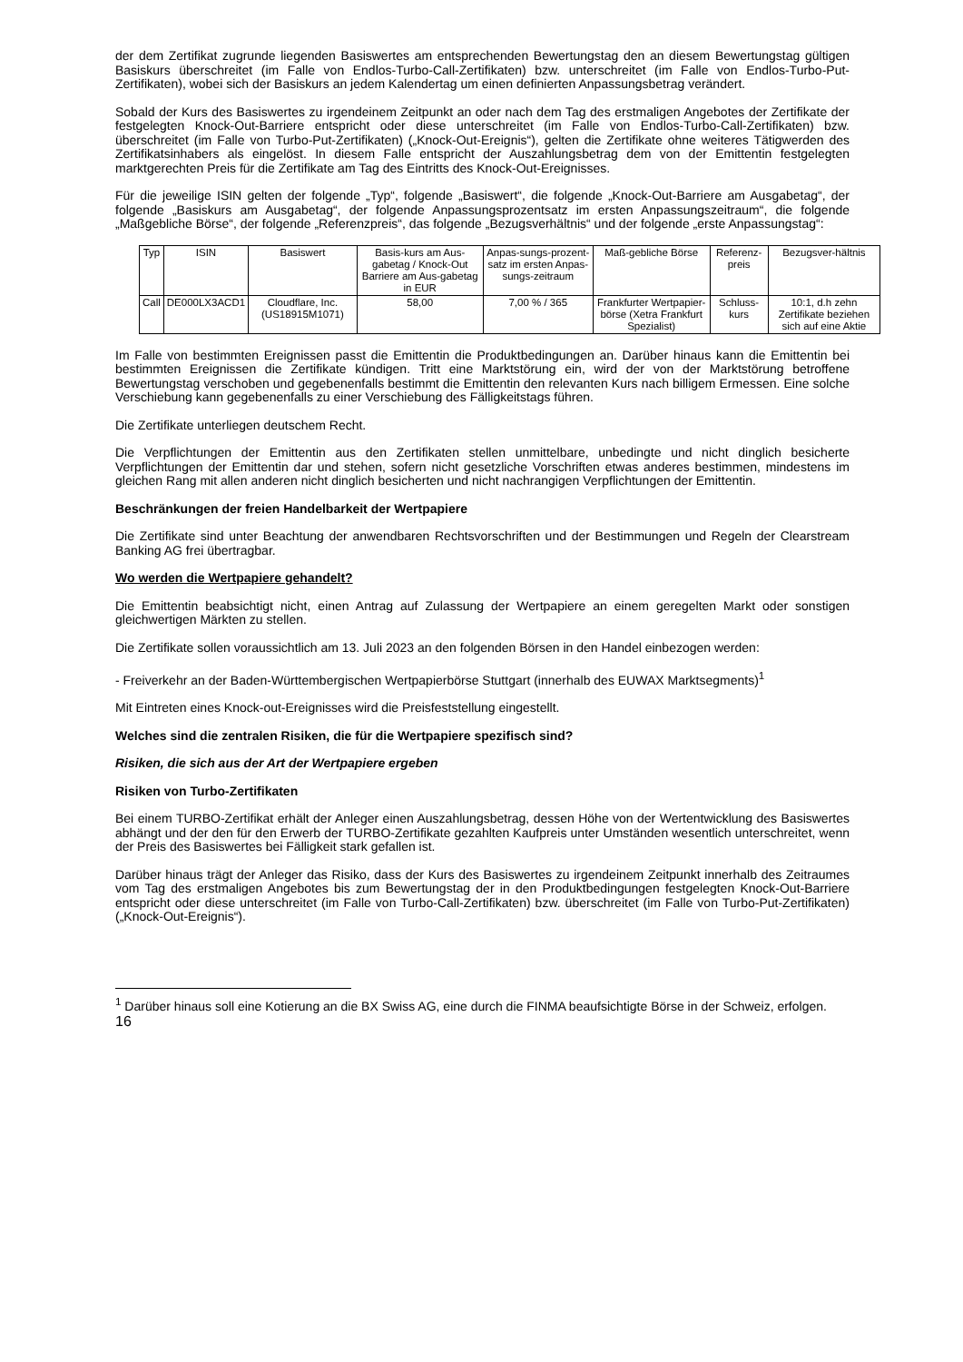der dem Zertifikat zugrunde liegenden Basiswertes am entsprechenden Bewertungstag den an diesem Bewertungstag gültigen Basiskurs überschreitet (im Falle von Endlos-Turbo-Call-Zertifikaten) bzw. unterschreitet (im Falle von Endlos-Turbo-Put-Zertifikaten), wobei sich der Basiskurs an jedem Kalendertag um einen definierten Anpassungsbetrag verändert.
Sobald der Kurs des Basiswertes zu irgendeinem Zeitpunkt an oder nach dem Tag des erstmaligen Angebotes der Zertifikate der festgelegten Knock-Out-Barriere entspricht oder diese unterschreitet (im Falle von Endlos-Turbo-Call-Zertifikaten) bzw. überschreitet (im Falle von Turbo-Put-Zertifikaten) („Knock-Out-Ereignis“), gelten die Zertifikate ohne weiteres Tätigwerden des Zertifikatsinhabers als eingelöst. In diesem Falle entspricht der Auszahlungsbetrag dem von der Emittentin festgelegten marktgerechten Preis für die Zertifikate am Tag des Eintritts des Knock-Out-Ereignisses.
Für die jeweilige ISIN gelten der folgende „Typ“, folgende „Basiswert“, die folgende „Knock-Out-Barriere am Ausgabetag“, der folgende „Basiskurs am Ausgabetag“, der folgende Anpassungsprozentsatz im ersten Anpassungszeitraum“, die folgende „Maßgebliche Börse“, der folgende „Referenzpreis“, das folgende „Bezugsverhältnis“ und der folgende „erste Anpassungstag“:
| Typ | ISIN | Basiswert | Basis-kurs am Aus-gabetag / Knock-Out Barriere am Aus-gabetag in EUR | Anpas-sungs-prozent-satz im ersten Anpas-sungs-zeitraum | Maß-gebliche Börse | Referenz-preis | Bezugsver-hältnis |
| --- | --- | --- | --- | --- | --- | --- | --- |
| Call | DE000LX3ACD1 | Cloudflare, Inc. (US18915M1071) | 58,00 | 7,00 % / 365 | Frankfurter Wertpapier-börse (Xetra Frankfurt Spezialist) | Schluss-kurs | 10:1, d.h zehn Zertifikate beziehen sich auf eine Aktie |
Im Falle von bestimmten Ereignissen passt die Emittentin die Produktbedingungen an. Darüber hinaus kann die Emittentin bei bestimmten Ereignissen die Zertifikate kündigen. Tritt eine Marktstörung ein, wird der von der Marktstörung betroffene Bewertungstag verschoben und gegebenenfalls bestimmt die Emittentin den relevanten Kurs nach billigem Ermessen. Eine solche Verschiebung kann gegebenenfalls zu einer Verschiebung des Fälligkeitstags führen.
Die Zertifikate unterliegen deutschem Recht.
Die Verpflichtungen der Emittentin aus den Zertifikaten stellen unmittelbare, unbedingte und nicht dinglich besicherte Verpflichtungen der Emittentin dar und stehen, sofern nicht gesetzliche Vorschriften etwas anderes bestimmen, mindestens im gleichen Rang mit allen anderen nicht dinglich besicherten und nicht nachrangigen Verpflichtungen der Emittentin.
Beschränkungen der freien Handelbarkeit der Wertpapiere
Die Zertifikate sind unter Beachtung der anwendbaren Rechtsvorschriften und der Bestimmungen und Regeln der Clearstream Banking AG frei übertragbar.
Wo werden die Wertpapiere gehandelt?
Die Emittentin beabsichtigt nicht, einen Antrag auf Zulassung der Wertpapiere an einem geregelten Markt oder sonstigen gleichwertigen Märkten zu stellen.
Die Zertifikate sollen voraussichtlich am 13. Juli 2023 an den folgenden Börsen in den Handel einbezogen werden:
- Freiverkehr an der Baden-Württembergischen Wertpapierbörse Stuttgart (innerhalb des EUWAX Marktsegments)<sup>1</sup>
Mit Eintreten eines Knock-out-Ereignisses wird die Preisfeststellung eingestellt.
Welches sind die zentralen Risiken, die für die Wertpapiere spezifisch sind?
Risiken, die sich aus der Art der Wertpapiere ergeben
Risiken von Turbo-Zertifikaten
Bei einem TURBO-Zertifikat erhält der Anleger einen Auszahlungsbetrag, dessen Höhe von der Wertentwicklung des Basiswertes abhängt und der den für den Erwerb der TURBO-Zertifikate gezahlten Kaufpreis unter Umständen wesentlich unterschreitet, wenn der Preis des Basiswertes bei Fälligkeit stark gefallen ist.
Darüber hinaus trägt der Anleger das Risiko, dass der Kurs des Basiswertes zu irgendeinem Zeitpunkt innerhalb des Zeitraumes vom Tag des erstmaligen Angebotes bis zum Bewertungstag der in den Produktbedingungen festgelegten Knock-Out-Barriere entspricht oder diese unterschreitet (im Falle von Turbo-Call-Zertifikaten) bzw. überschreitet (im Falle von Turbo-Put-Zertifikaten) („Knock-Out-Ereignis“).
<sup>1</sup> Darüber hinaus soll eine Kotierung an die BX Swiss AG, eine durch die FINMA beaufsichtigte Börse in der Schweiz, erfolgen.
16